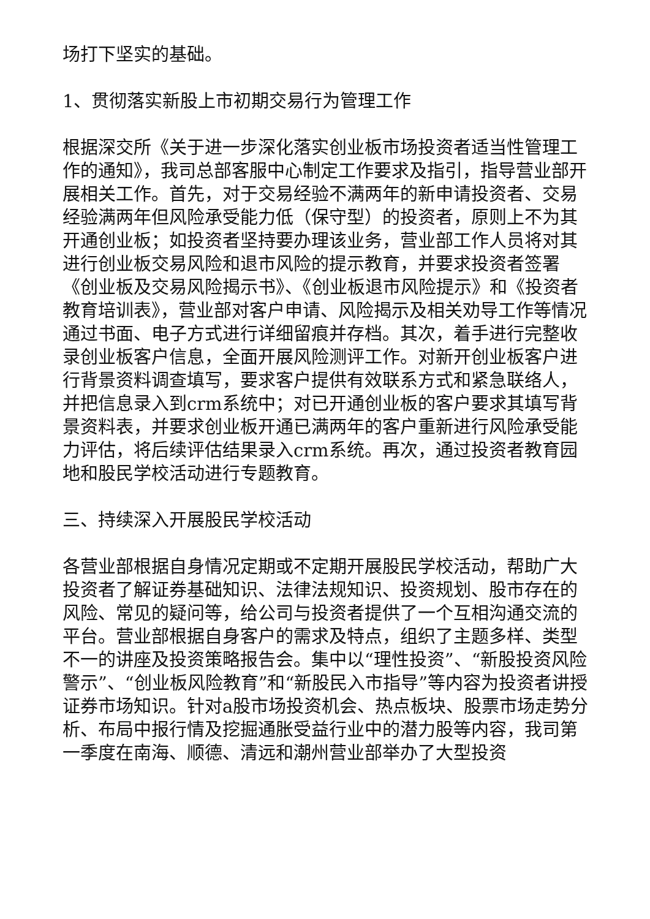场打下坚实的基础。
1、贯彻落实新股上市初期交易行为管理工作
根据深交所《关于进一步深化落实创业板市场投资者适当性管理工作的通知》，我司总部客服中心制定工作要求及指引，指导营业部开展相关工作。首先，对于交易经验不满两年的新申请投资者、交易经验满两年但风险承受能力低（保守型）的投资者，原则上不为其开通创业板；如投资者坚持要办理该业务，营业部工作人员将对其进行创业板交易风险和退市风险的提示教育，并要求投资者签署《创业板及交易风险揭示书》、《创业板退市风险提示》和《投资者教育培训表》，营业部对客户申请、风险揭示及相关劝导工作等情况通过书面、电子方式进行详细留痕并存档。其次，着手进行完整收录创业板客户信息，全面开展风险测评工作。对新开创业板客户进行背景资料调查填写，要求客户提供有效联系方式和紧急联络人，并把信息录入到crm系统中；对已开通创业板的客户要求其填写背景资料表，并要求创业板开通已满两年的客户重新进行风险承受能力评估，将后续评估结果录入crm系统。再次，通过投资者教育园地和股民学校活动进行专题教育。
三、持续深入开展股民学校活动
各营业部根据自身情况定期或不定期开展股民学校活动，帮助广大投资者了解证券基础知识、法律法规知识、投资规划、股市存在的风险、常见的疑问等，给公司与投资者提供了一个互相沟通交流的平台。营业部根据自身客户的需求及特点，组织了主题多样、类型不一的讲座及投资策略报告会。集中以“理性投资”、“新股投资风险警示”、“创业板风险教育”和“新股民入市指导”等内容为投资者讲授证券市场知识。针对a股市场投资机会、热点板块、股票市场走势分析、布局中报行情及挖掘通胀受益行业中的潜力股等内容，我司第一季度在南海、顺德、清远和潮州营业部举办了大型投资